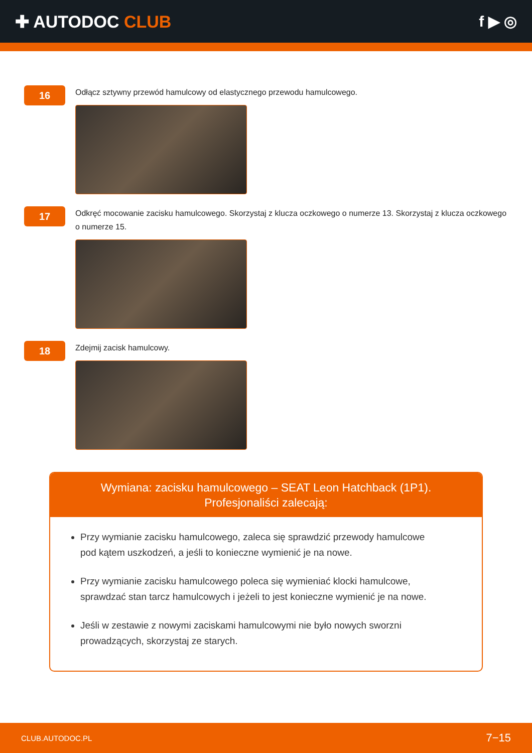✚ AUTODOC CLUB f ▶ ◎
16
Odłącz sztywny przewód hamulcowy od elastycznego przewodu hamulcowego.
17
Odkręć mocowanie zacisku hamulcowego. Skorzystaj z klucza oczkowego o numerze 13. Skorzystaj z klucza oczkowego o numerze 15.
18
Zdejmij zacisk hamulcowy.
Wymiana: zacisku hamulcowego – SEAT Leon Hatchback (1P1).
Profesjonaliści zalecają:
Przy wymianie zacisku hamulcowego, zaleca się sprawdzić przewody hamulcowe pod kątem uszkodzeń, a jeśli to konieczne wymienić je na nowe.
Przy wymianie zacisku hamulcowego poleca się wymieniać klocki hamulcowe, sprawdzać stan tarcz hamulcowych i jeżeli to jest konieczne wymienić je na nowe.
Jeśli w zestawie z nowymi zaciskami hamulcowymi nie było nowych sworzni prowadzących, skorzystaj ze starych.
CLUB.AUTODOC.PL 7−15